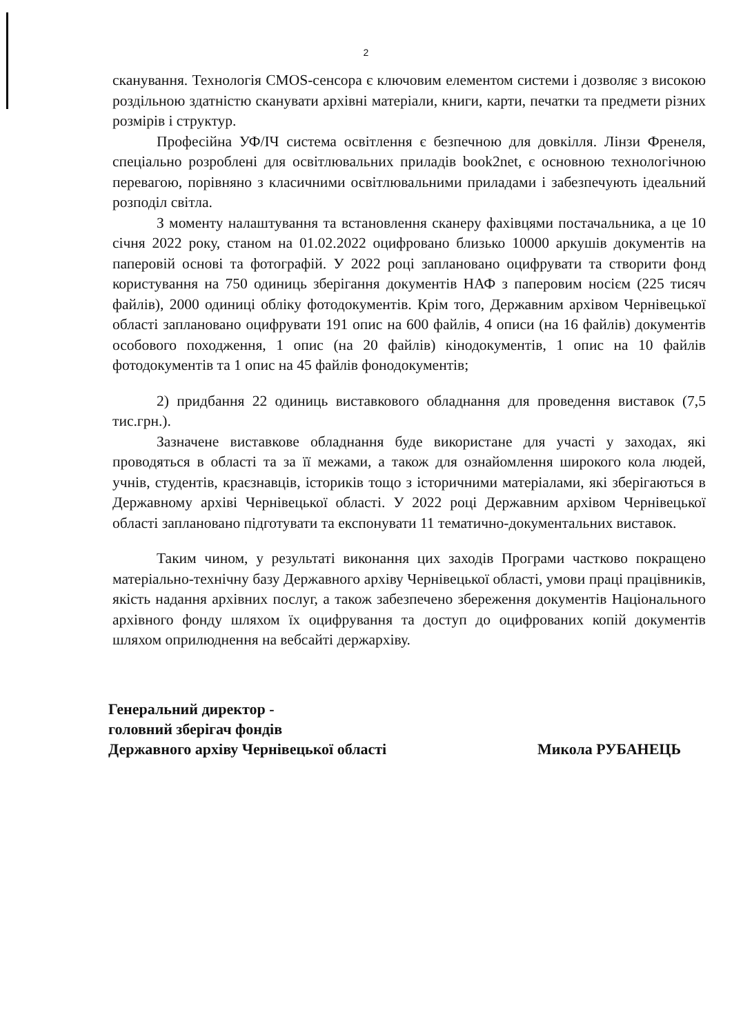2
сканування. Технологія CMOS-сенсора є ключовим елементом системи і дозволяє з високою роздільною здатністю сканувати архівні матеріали, книги, карти, печатки та предмети різних розмірів і структур.
Професійна УФ/ІЧ система освітлення є безпечною для довкілля. Лінзи Френеля, спеціально розроблені для освітлювальних приладів book2net, є основною технологічною перевагою, порівняно з класичними освітлювальними приладами і забезпечують ідеальний розподіл світла.
З моменту налаштування та встановлення сканеру фахівцями постачальника, а це 10 січня 2022 року, станом на 01.02.2022 оцифровано близько 10000 аркушів документів на паперовій основі та фотографій. У 2022 році заплановано оцифрувати та створити фонд користування на 750 одиниць зберігання документів НАФ з паперовим носієм (225 тисяч файлів), 2000 одиниці обліку фотодокументів. Крім того, Державним архівом Чернівецької області заплановано оцифрувати 191 опис на 600 файлів, 4 описи (на 16 файлів) документів особового походження, 1 опис (на 20 файлів) кінодокументів, 1 опис на 10 файлів фотодокументів та 1 опис на 45 файлів фонодокументів;
2) придбання 22 одиниць виставкового обладнання для проведення виставок (7,5 тис.грн.).
Зазначене виставкове обладнання буде використане для участі у заходах, які проводяться в області та за її межами, а також для ознайомлення широкого кола людей, учнів, студентів, краєзнавців, істориків тощо з історичними матеріалами, які зберігаються в Державному архіві Чернівецької області. У 2022 році Державним архівом Чернівецької області заплановано підготувати та експонувати 11 тематично-документальних виставок.
Таким чином, у результаті виконання цих заходів Програми частково покращено матеріально-технічну базу Державного архіву Чернівецької області, умови праці працівників, якість надання архівних послуг, а також забезпечено збереження документів Національного архівного фонду шляхом їх оцифрування та доступ до оцифрованих копій документів шляхом оприлюднення на вебсайті держархіву.
Генеральний директор -
головний зберігач фондів
Державного архіву Чернівецької області
Микола РУБАНЕЦЬ